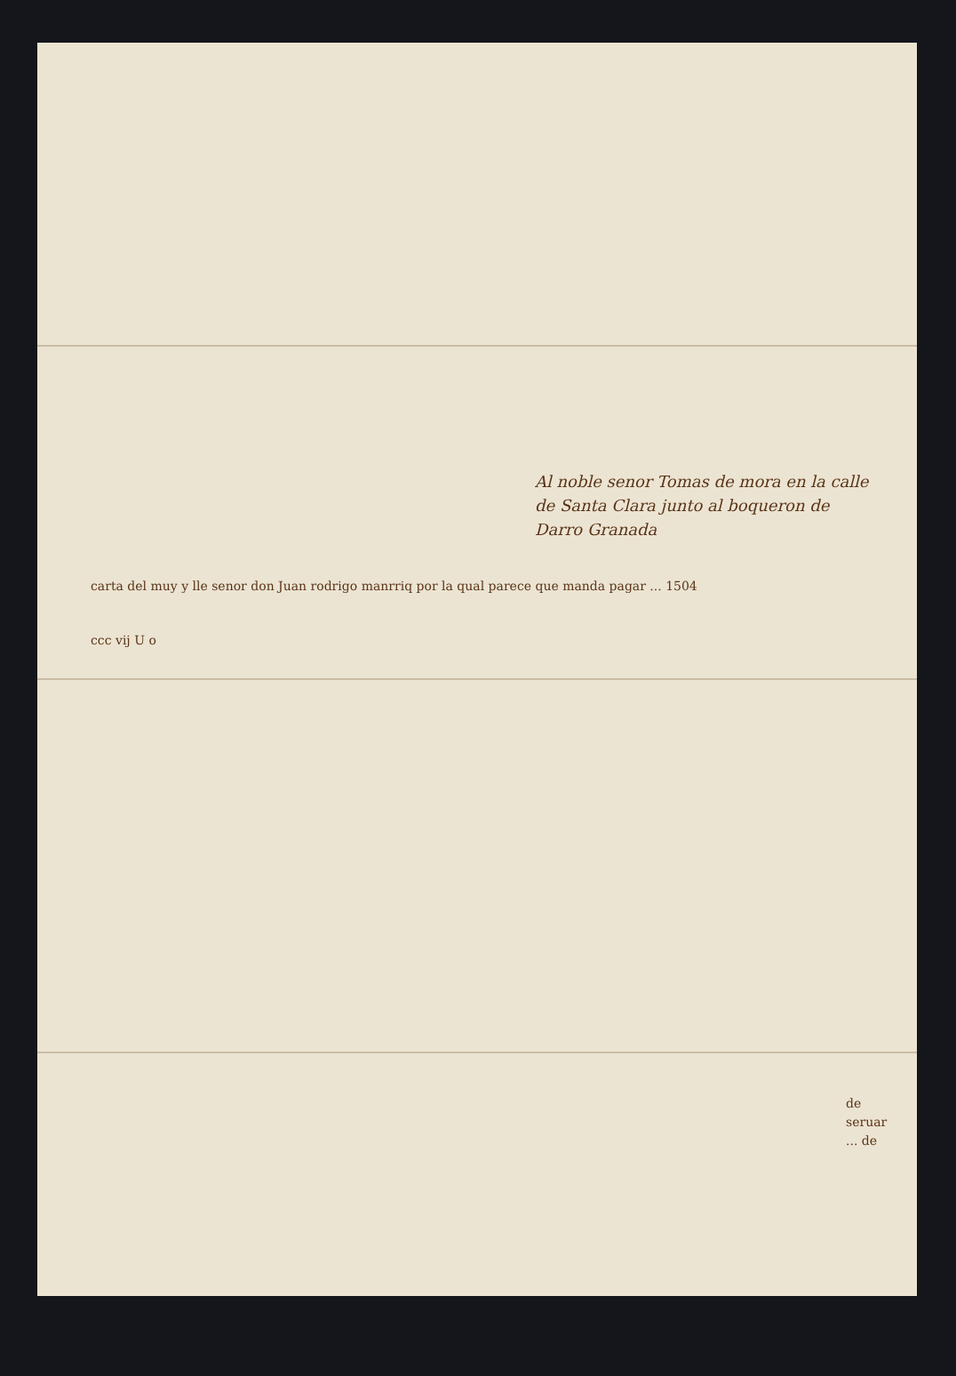Al noble senor Tomas de mora en la calle de Santa Clara junto al boqueron de Darro Granada
carta del muy y lle senor don Juan rodrigo manrriq por la qual parece que manda pagar ... 1504
ccc vij U o
de seruar ... de